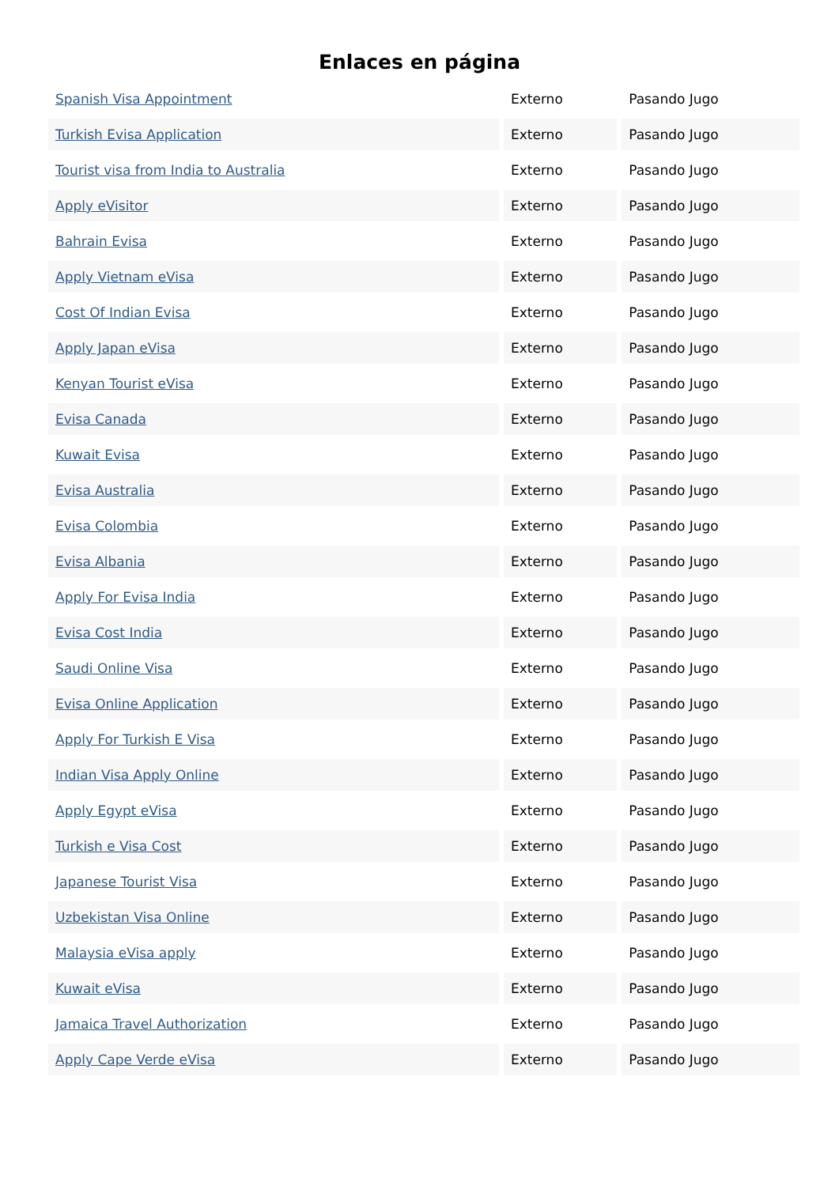Enlaces en página
| Spanish Visa Appointment | Externo | Pasando Jugo |
| Turkish Evisa Application | Externo | Pasando Jugo |
| Tourist visa from India to Australia | Externo | Pasando Jugo |
| Apply eVisitor | Externo | Pasando Jugo |
| Bahrain Evisa | Externo | Pasando Jugo |
| Apply Vietnam eVisa | Externo | Pasando Jugo |
| Cost Of Indian Evisa | Externo | Pasando Jugo |
| Apply Japan eVisa | Externo | Pasando Jugo |
| Kenyan Tourist eVisa | Externo | Pasando Jugo |
| Evisa Canada | Externo | Pasando Jugo |
| Kuwait Evisa | Externo | Pasando Jugo |
| Evisa Australia | Externo | Pasando Jugo |
| Evisa Colombia | Externo | Pasando Jugo |
| Evisa Albania | Externo | Pasando Jugo |
| Apply For Evisa India | Externo | Pasando Jugo |
| Evisa Cost India | Externo | Pasando Jugo |
| Saudi Online Visa | Externo | Pasando Jugo |
| Evisa Online Application | Externo | Pasando Jugo |
| Apply For Turkish E Visa | Externo | Pasando Jugo |
| Indian Visa Apply Online | Externo | Pasando Jugo |
| Apply Egypt eVisa | Externo | Pasando Jugo |
| Turkish e Visa Cost | Externo | Pasando Jugo |
| Japanese Tourist Visa | Externo | Pasando Jugo |
| Uzbekistan Visa Online | Externo | Pasando Jugo |
| Malaysia eVisa apply | Externo | Pasando Jugo |
| Kuwait eVisa | Externo | Pasando Jugo |
| Jamaica Travel Authorization | Externo | Pasando Jugo |
| Apply Cape Verde eVisa | Externo | Pasando Jugo |